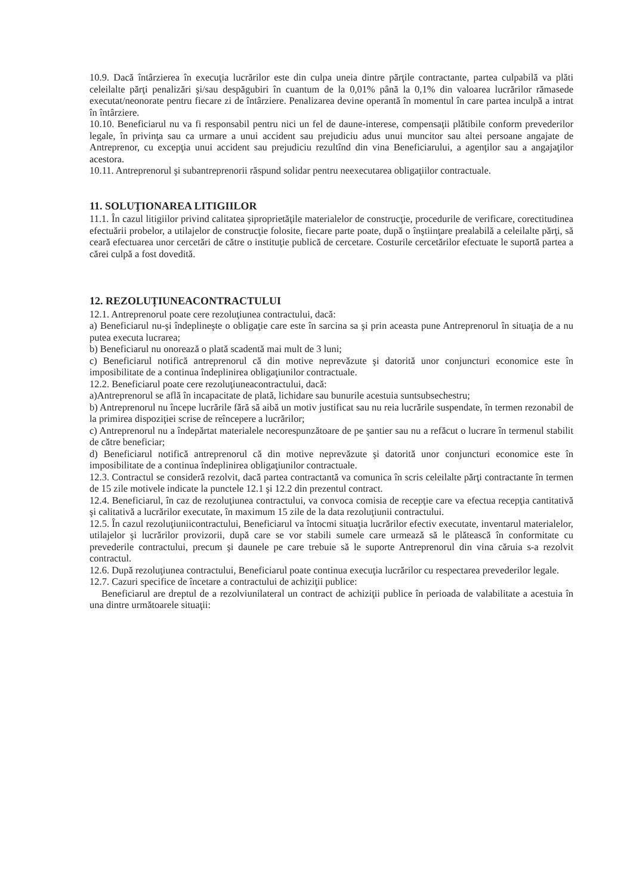10.9. Dacă întârzierea în execuţia lucrărilor este din culpa uneia dintre părţile contractante, partea culpabilă va plăti celeilalte părţi penalizări şi/sau despăgubiri în cuantum de la 0,01% până la 0,1% din valoarea lucrărilor rămasede executat/neonorate pentru fiecare zi de întârziere. Penalizarea devine operantă în momentul în care partea inculpă a intrat în întârziere.
10.10. Beneficiarul nu va fi responsabil pentru nici un fel de daune-interese, compensaţii plătibile conform prevederilor legale, în privinţa sau ca urmare a unui accident sau prejudiciu adus unui muncitor sau altei persoane angajate de Antreprenor, cu excepţia unui accident sau prejudiciu rezultînd din vina Beneficiarului, a agenţilor sau a angajaţilor acestora.
10.11. Antreprenorul şi subantreprenorii răspund solidar pentru neexecutarea obligaţiilor contractuale.
11. SOLUŢIONAREA LITIGIILOR
11.1. În cazul litigiilor privind calitatea şiproprietăţile materialelor de construcţie, procedurile de verificare, corectitudinea efectuării probelor, a utilajelor de construcţie folosite, fiecare parte poate, după o înştiinţare prealabilă a celeilalte părţi, să ceară efectuarea unor cercetări de către o instituţie publică de cercetare. Costurile cercetărilor efectuate le suportă partea a cărei culpă a fost dovedită.
12. REZOLUȚIUNEACONTRACTULUI
12.1. Antreprenorul poate cere rezoluţiunea contractului, dacă:
a) Beneficiarul nu-şi îndeplineşte o obligaţie care este în sarcina sa şi prin aceasta pune Antreprenorul în situaţia de a nu putea executa lucrarea;
b) Beneficiarul nu onorează o plată scadentă mai mult de 3 luni;
c) Beneficiarul notifică antreprenorul că din motive neprevăzute şi datorită unor conjuncturi economice este în imposibilitate de a continua îndeplinirea obligaţiunilor contractuale.
12.2. Beneficiarul poate cere rezoluţiuneacontractului, dacă:
a)Antreprenorul se află în incapacitate de plată, lichidare sau bunurile acestuia suntsubsechestru;
b) Antreprenorul nu începe lucrările fără să aibă un motiv justificat sau nu reia lucrările suspendate, în termen rezonabil de la primirea dispoziţiei scrise de reîncepere a lucrărilor;
c) Antreprenorul nu a îndepărtat materialele necorespunzătoare de pe şantier sau nu a refăcut o lucrare în termenul stabilit de către beneficiar;
d) Beneficiarul notifică antreprenorul că din motive neprevăzute şi datorită unor conjuncturi economice este în imposibilitate de a continua îndeplinirea obligaţiunilor contractuale.
12.3. Contractul se consideră rezolvit, dacă partea contractantă va comunica în scris celeilalte părţi contractante în termen de 15 zile motivele indicate la punctele 12.1 şi 12.2 din prezentul contract.
12.4. Beneficiarul, în caz de rezoluţiunea contractului, va convoca comisia de recepţie care va efectua recepţia cantitativă şi calitativă a lucrărilor executate, în maximum 15 zile de la data rezoluţiunii contractului.
12.5. În cazul rezoluţiuniicontractului, Beneficiarul va întocmi situaţia lucrărilor efectiv executate, inventarul materialelor, utilajelor şi lucrărilor provizorii, după care se vor stabili sumele care urmează să le plătească în conformitate cu prevederile contractului, precum şi daunele pe care trebuie să le suporte Antreprenorul din vina căruia s-a rezolvit contractul.
12.6. După rezoluţiunea contractului, Beneficiarul poate continua execuţia lucrărilor cu respectarea prevederilor legale.
12.7. Cazuri specifice de încetare a contractului de achiziţii publice:
Beneficiarul are dreptul de a rezolviunilateral un contract de achiziţii publice în perioada de valabilitate a acestuia în una dintre următoarele situaţii: